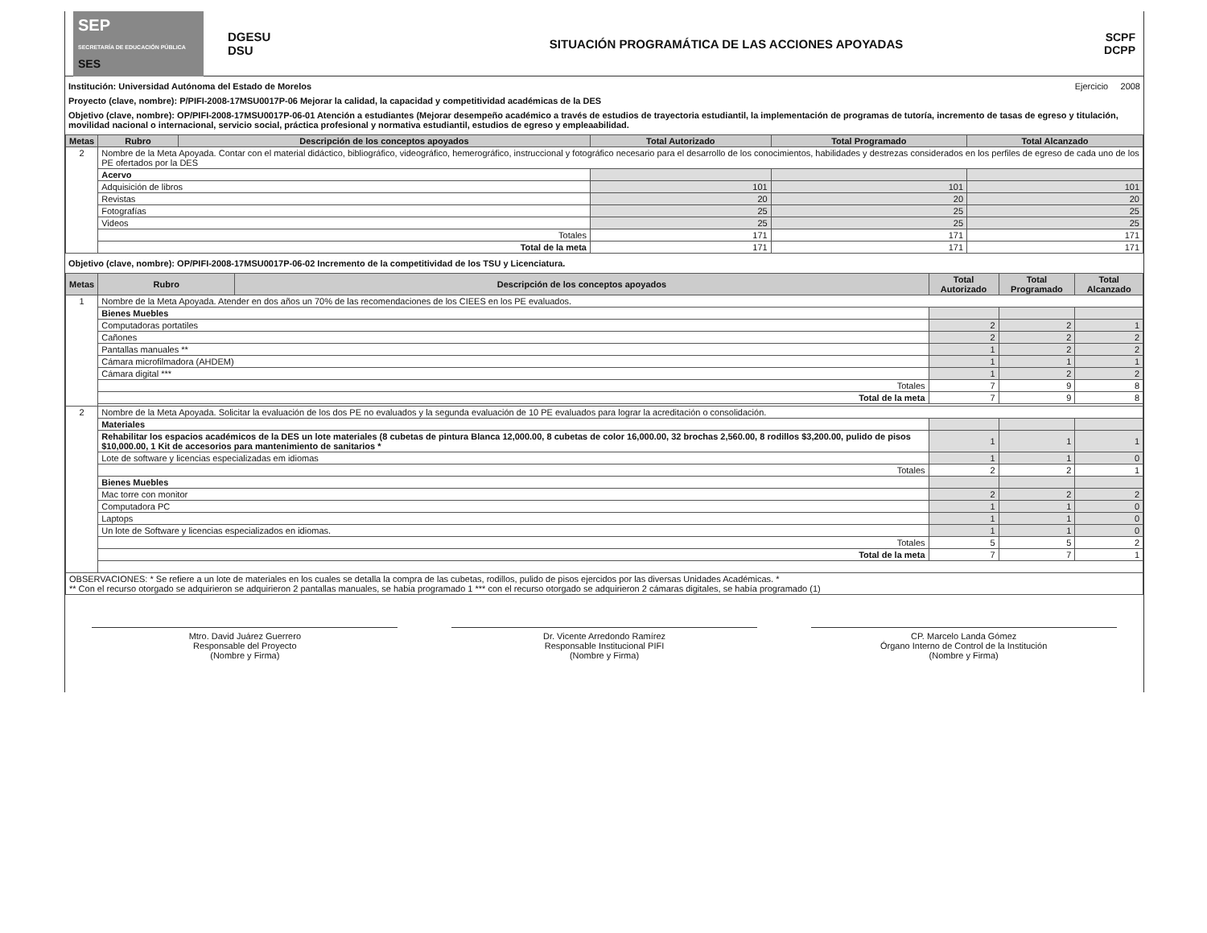SEP
SECRETARÍA DE EDUCACIÓN PÚBLICA
SES
DGESU
DSU
SITUACIÓN PROGRAMÁTICA DE LAS ACCIONES APOYADAS
SCPF
DCPP
Institución: Universidad Autónoma del Estado de Morelos Ejercicio 2008
Proyecto (clave, nombre): P/PIFI-2008-17MSU0017P-06 Mejorar la calidad, la capacidad y competitividad académicas de la DES
Objetivo (clave, nombre): OP/PIFI-2008-17MSU0017P-06-01 Atención a estudiantes (Mejorar desempeño académico a través de estudios de trayectoria estudiantil, la implementación de programas de tutoría, incremento de tasas de egreso y titulación, movilidad nacional o internacional, servicio social, práctica profesional y normativa estudiantil, estudios de egreso y empleaabilidad.
| Metas | Rubro | Descripción de los conceptos apoyados | Total Autorizado | Total Programado | Total Alcanzado |
| --- | --- | --- | --- | --- | --- |
| 2 | Nombre de la Meta Apoyada. Contar con el material didáctico, bibliográfico, videográfico, hemerográfico, instruccional y fotográfico necesario para el desarrollo de los conocimientos, habilidades y destrezas considerados en los perfiles de egreso de cada uno de los PE ofertados por la DES | | | | |
| | Acervo | | | | |
| | Adquisición de libros | | 101 | 101 | 101 |
| | Revistas | | 20 | 20 | 20 |
| | Fotografías | | 25 | 25 | 25 |
| | Videos | | 25 | 25 | 25 |
| | Totales | | 171 | 171 | 171 |
| | Total de la meta | | 171 | 171 | 171 |
Objetivo (clave, nombre): OP/PIFI-2008-17MSU0017P-06-02 Incremento de la competitividad de los TSU y Licenciatura.
| Metas | Rubro | Descripción de los conceptos apoyados | Total Autorizado | Total Programado | Total Alcanzado |
| --- | --- | --- | --- | --- | --- |
| 1 | Nombre de la Meta Apoyada. Atender en dos años un 70% de las recomendaciones de los CIEES en los PE evaluados. | | | | |
| | Bienes Muebles | | | | |
| | Computadoras portatiles | | 2 | 2 | 1 |
| | Cañones | | 2 | 2 | 2 |
| | Pantallas manuales ** | | 1 | 2 | 2 |
| | Cámara microfilmadora (AHDEM) | | 1 | 1 | 1 |
| | Cámara digital *** | | 1 | 2 | 2 |
| | Totales | | 7 | 9 | 8 |
| | Total de la meta | | 7 | 9 | 8 |
| 2 | Nombre de la Meta Apoyada. Solicitar la evaluación de los dos PE no evaluados y la segunda evaluación de 10 PE evaluados para lograr la acreditación o consolidación. | | | | |
| | Materiales | | | | |
| | Rehabilitar los espacios académicos de la DES un lote materiales (8 cubetas de pintura Blanca 12,000.00, 8 cubetas de color 16,000.00, 32 brochas 2,560.00, 8 rodillos $3,200.00, pulido de pisos $10,000.00, 1 Kit de accesorios para mantenimiento de sanitarios * | | 1 | 1 | 1 |
| | Lote de software y licencias especializadas em idiomas | | 1 | 1 | 0 |
| | Totales | | 2 | 2 | 1 |
| | Bienes Muebles | | | | |
| | Mac torre con monitor | | 2 | 2 | 2 |
| | Computadora PC | | 1 | 1 | 0 |
| | Laptops | | 1 | 1 | 0 |
| | Un lote de Software y licencias especializados en idiomas. | | 1 | 1 | 0 |
| | Totales | | 5 | 5 | 2 |
| | Total de la meta | | 7 | 7 | 1 |
| OBSERVACIONES: * Se refiere a un lote de materiales en los cuales se detalla la compra de las cubetas, rodillos, pulido de pisos ejercidos por las diversas Unidades Académicas. * ** Con el recurso otorgado se adquirieron se adquirieron 2 pantallas manuales, se habia programado 1 *** con el recurso otorgado se adquirieron 2 cámaras digitales, se había programado (1) | | | | | |
Mtro. David Juárez Guerrero
Responsable del Proyecto
(Nombre y Firma)
Dr. Vicente Arredondo Ramírez
Responsable Institucional PIFI
(Nombre y Firma)
CP. Marcelo Landa Gómez
Órgano Interno de Control de la Institución
(Nombre y Firma)